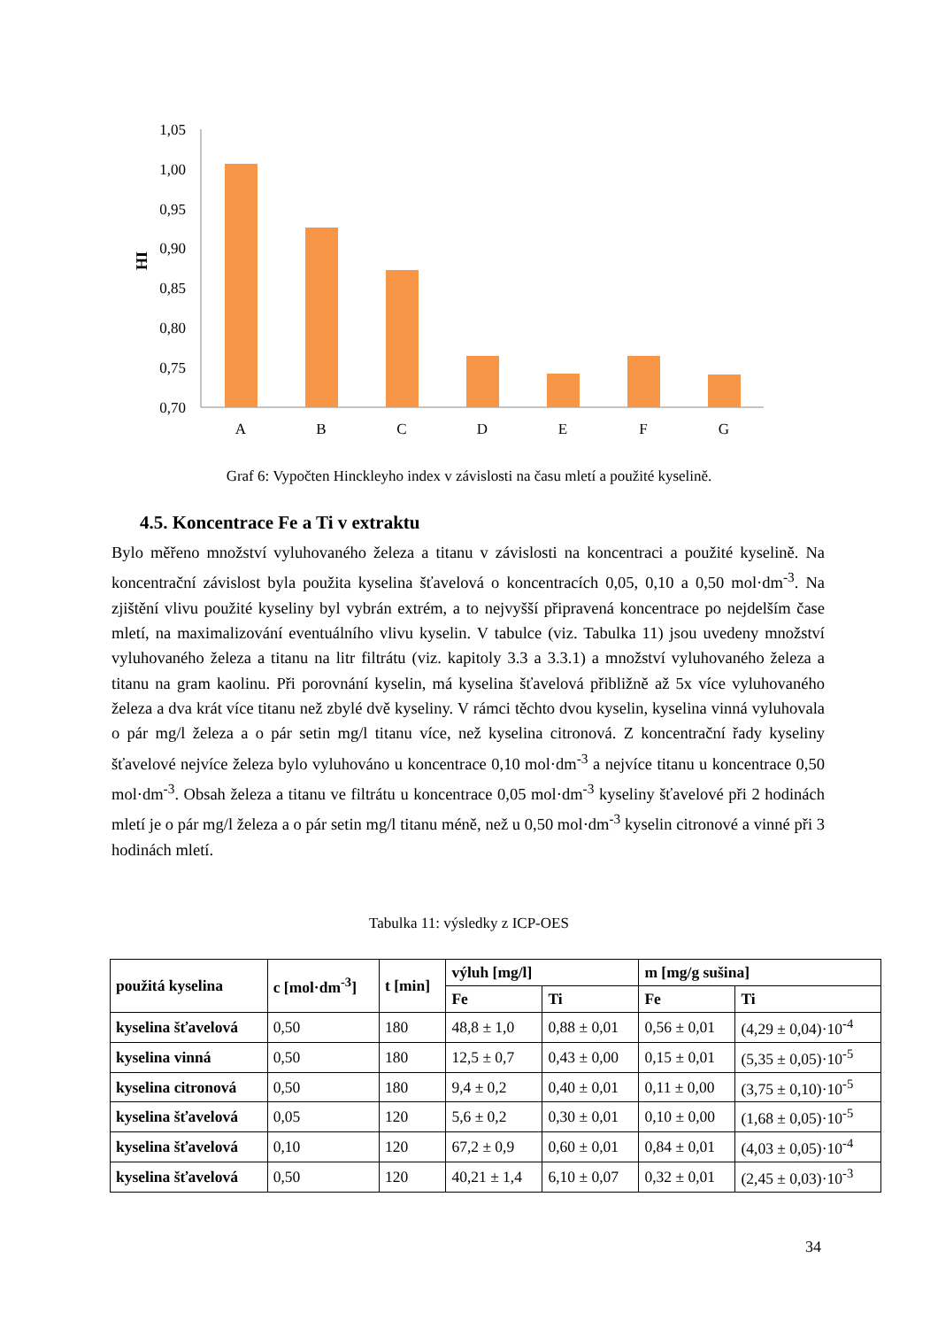1,05
1,00
0,95
0,90
0,85
0,80
0,75
0,70
HI
A
B
C
D
E
F
G
Graf 6: Vypočten Hinckleyho index v závislosti na času mletí a použité kyselině.
4.5. Koncentrace Fe a Ti v extraktu
Bylo měřeno množství vyluhovaného železa a titanu v závislosti na koncentraci a použité kyselině. Na koncentrační závislost byla použita kyselina šťavelová o koncentracích 0,05, 0,10 a 0,50 mol·dm<sup>-3</sup>. Na zjištění vlivu použité kyseliny byl vybrán extrém, a to nejvyšší připravená koncentrace po nejdelším čase mletí, na maximalizování eventuálního vlivu kyselin. V tabulce (viz. Tabulka 11) jsou uvedeny množství vyluhovaného železa a titanu na litr filtrátu (viz. kapitoly 3.3 a 3.3.1) a množství vyluhovaného železa a titanu na gram kaolinu. Při porovnání kyselin, má kyselina šťavelová přibližně až 5x více vyluhovaného železa a dva krát více titanu než zbylé dvě kyseliny. V rámci těchto dvou kyselin, kyselina vinná vyluhovala o pár mg/l železa a o pár setin mg/l titanu více, než kyselina citronová. Z koncentrační řady kyseliny šťavelové nejvíce železa bylo vyluhováno u koncentrace 0,10 mol·dm<sup>-3</sup> a nejvíce titanu u koncentrace 0,50 mol·dm<sup>-3</sup>. Obsah železa a titanu ve filtrátu u koncentrace 0,05 mol·dm<sup>-3</sup> kyseliny šťavelové při 2 hodinách mletí je o pár mg/l železa a o pár setin mg/l titanu méně, než u 0,50 mol·dm<sup>-3</sup> kyselin citronové a vinné při 3 hodinách mletí.
Tabulka 11: výsledky z ICP-OES
| použitá kyselina | c [mol·dm<sup>-3</sup>] | t [min] | výluh [mg/l] | | m [mg/g sušina] | |
| --- | --- | --- | --- | --- | --- | --- |
| | | | Fe | Ti | Fe | Ti |
| kyselina šťavelová | 0,50 | 180 | 48,8 ± 1,0 | 0,88 ± 0,01 | 0,56 ± 0,01 | (4,29 ± 0,04)·10<sup>-4</sup> |
| kyselina vinná | 0,50 | 180 | 12,5 ± 0,7 | 0,43 ± 0,00 | 0,15 ± 0,01 | (5,35 ± 0,05)·10<sup>-5</sup> |
| kyselina citronová | 0,50 | 180 | 9,4 ± 0,2 | 0,40 ± 0,01 | 0,11 ± 0,00 | (3,75 ± 0,10)·10<sup>-5</sup> |
| kyselina šťavelová | 0,05 | 120 | 5,6 ± 0,2 | 0,30 ± 0,01 | 0,10 ± 0,00 | (1,68 ± 0,05)·10<sup>-5</sup> |
| kyselina šťavelová | 0,10 | 120 | 67,2 ± 0,9 | 0,60 ± 0,01 | 0,84 ± 0,01 | (4,03 ± 0,05)·10<sup>-4</sup> |
| kyselina šťavelová | 0,50 | 120 | 40,21 ± 1,4 | 6,10 ± 0,07 | 0,32 ± 0,01 | (2,45 ± 0,03)·10<sup>-3</sup> |
34